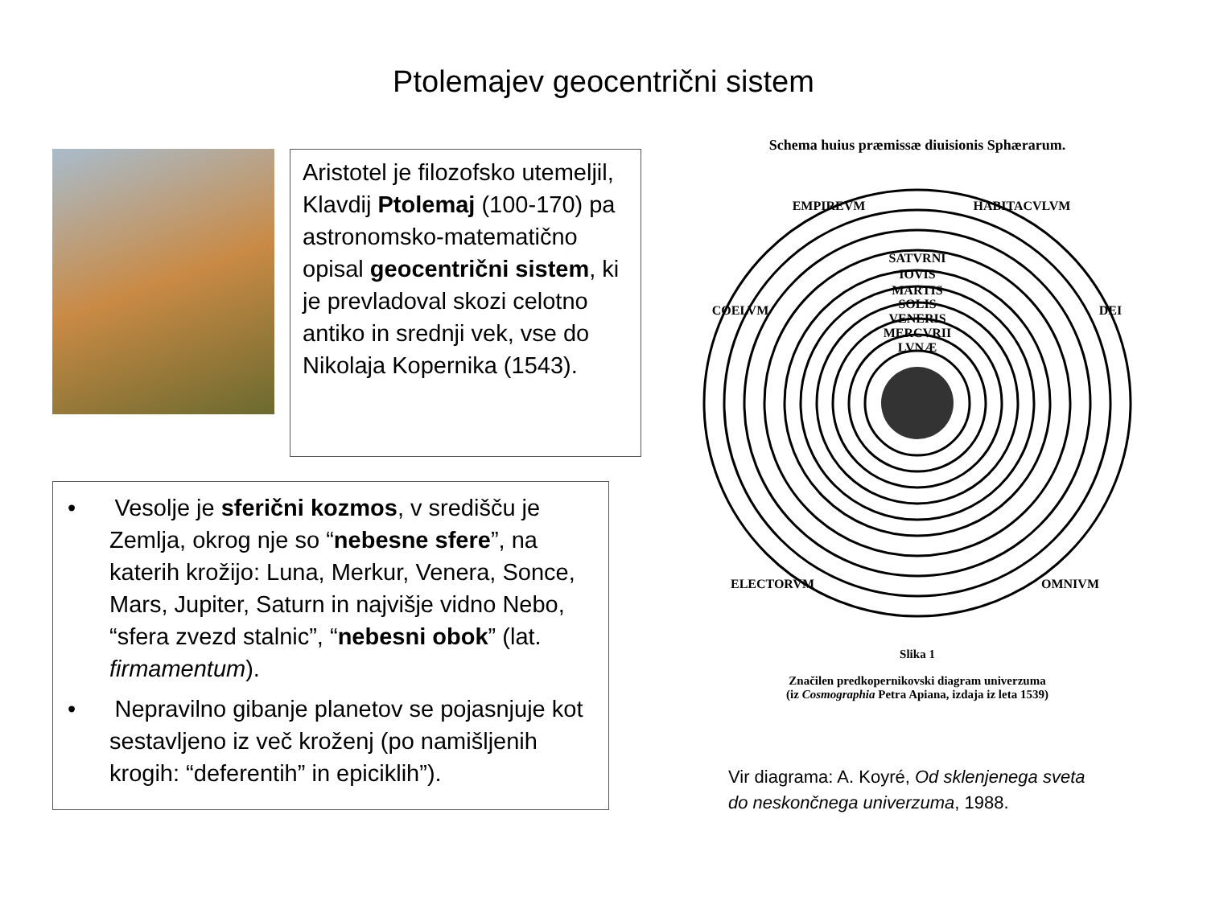Ptolemajev geocentrični sistem
Aristotel je filozofsko utemeljil, Klavdij Ptolemaj (100-170) pa astronomsko-matematično opisal geocentrični sistem, ki je prevladoval skozi celotno antiko in srednji vek, vse do Nikolaja Kopernika (1543).
• Vesolje je sferični kozmos, v središču je Zemlja, okrog nje so “nebesne sfere”, na katerih krožijo: Luna, Merkur, Venera, Sonce, Mars, Jupiter, Saturn in najvišje vidno Nebo, “sfera zvezd stalnic”, “nebesni obok” (lat. firmamentum).
• Nepravilno gibanje planetov se pojasnjuje kot sestavljeno iz več kroženj (po namišljenih krogih: “deferentih” in epiciklih”).
Schema huius præmissæ diuisionis Sphærarum.
EMPIREVM
HABITACVLVM
COELVM
DEI
ELECTORVM
OMNIVM
SATVRNI
IOVIS
MARTIS
SOLIS
VENERIS
MERCVRII
LVNÆ
Slika 1
Značilen predkopernikovski diagram univerzuma
(iz Cosmographia Petra Apiana, izdaja iz leta 1539)
Vir diagrama: A. Koyré, Od sklenjenega sveta
do neskončnega univerzuma, 1988.